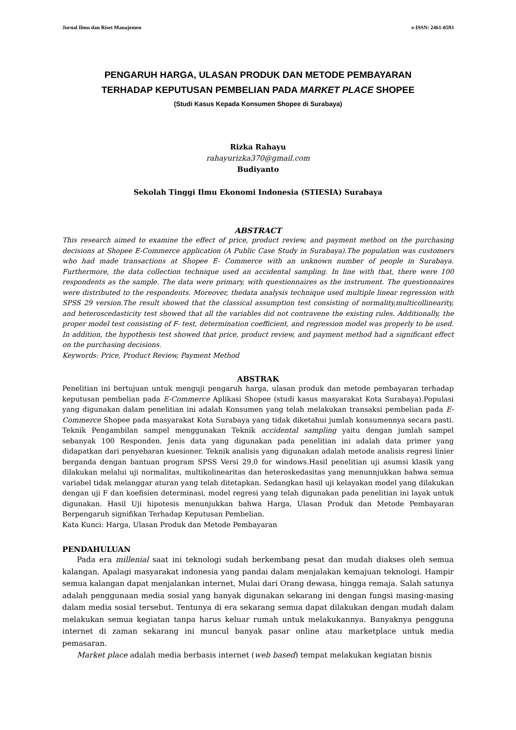Jurnal Ilmu dan Riset Manajemen e-ISSN: 2461-0593
PENGARUH HARGA, ULASAN PRODUK DAN METODE PEMBAYARAN
TERHADAP KEPUTUSAN PEMBELIAN PADA MARKET PLACE SHOPEE
(Studi Kasus Kepada Konsumen Shopee di Surabaya)
Rizka Rahayu
rahayurizka370@gmail.com
Budiyanto
Sekolah Tinggi Ilmu Ekonomi Indonesia (STIESIA) Surabaya
ABSTRACT
This research aimed to examine the effect of price, product review, and payment method on the purchasing decisions at Shopee E-Commerce application (A Public Case Study in Surabaya).The population was customers who had made transactions at Shopee E- Commerce with an unknown number of people in Surabaya. Furthermore, the data collection technique used an accidental sampling. In line with that, there were 100 respondents as the sample. The data were primary, with questionnaires as the instrument. The questionnaires were distributed to the respondents. Moreover, thedata analysis technique used multiple linear regression with SPSS 29 version.The result showed that the classical assumption test consisting of normality,multicollinearity, and heteroscedasticity test showed that all the variables did not contravene the existing rules. Additionally, the proper model test consisting of F- test, determination coefficient, and regression model was properly to be used. In addition, the hypothesis test showed that price, product review, and payment method had a significant effect on the purchasing decisions.
Keywords: Price, Product Review, Payment Method
ABSTRAK
Penelitian ini bertujuan untuk menguji pengaruh harga, ulasan produk dan metode pembayaran terhadap keputusan pembelian pada E-Commerce Aplikasi Shopee (studi kasus masyarakat Kota Surabaya).Populasi yang digunakan dalam penelitian ini adalah Konsumen yang telah melakukan transaksi pembelian pada E-Commerce Shopee pada masyarakat Kota Surabaya yang tidak diketahui jumlah konsumennya secara pasti. Teknik Pengambilan sampel menggunakan Teknik accidental sampling yaitu dengan jumlah sampel sebanyak 100 Responden. Jenis data yang digunakan pada penelitian ini adalah data primer yang didapatkan dari penyebaran kuesioner. Teknik analisis yang digunakan adalah metode analisis regresi linier berganda dengan bantuan program SPSS Versi 29,0 for windows.Hasil penelitian uji asumsi klasik yang dilakukan melalui uji normalitas, multikolinearitas dan heteroskedasitas yang menunnjukkan bahwa semua variabel tidak melanggar aturan yang telah ditetapkan. Sedangkan hasil uji kelayakan model yang dilakukan dengan uji F dan koefisien determinasi, model regresi yang telah digunakan pada penelitian ini layak untuk digunakan. Hasil Uji hipotesis menunjukkan bahwa Harga, Ulasan Produk dan Metode Pembayaran Berpengaruh signifikan Terhadap Keputusan Pembelian.
Kata Kunci: Harga, Ulasan Produk dan Metode Pembayaran
PENDAHULUAN
Pada era millenial saat ini teknologi sudah berkembang pesat dan mudah diakses oleh semua kalangan. Apalagi masyarakat indonesia yang pandai dalam menjalakan kemajuan teknologi. Hampir semua kalangan dapat menjalankan internet, Mulai dari Orang dewasa, hingga remaja. Salah satunya adalah penggunaan media sosial yang banyak digunakan sekarang ini dengan fungsi masing-masing dalam media sosial tersebut. Tentunya di era sekarang semua dapat dilakukan dengan mudah dalam melakukan semua kegiatan tanpa harus keluar rumah untuk melakukannya. Banyaknya pengguna internet di zaman sekarang ini muncul banyak pasar online atau marketplace untuk media pemasaran.
Market place adalah media berbasis internet (web based) tempat melakukan kegiatan bisnis